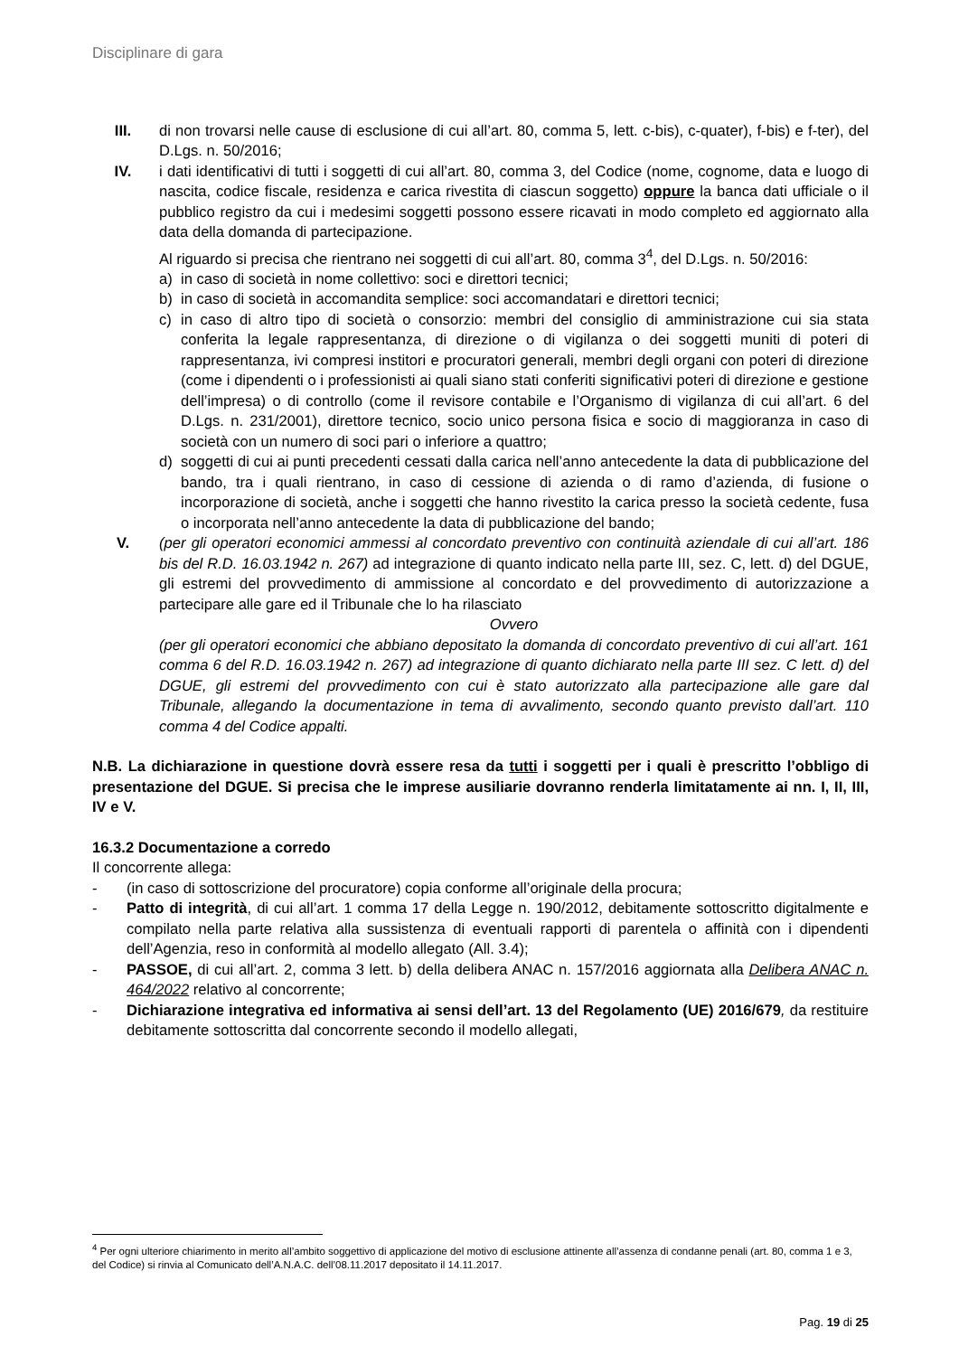Disciplinare di gara
III. di non trovarsi nelle cause di esclusione di cui all’art. 80, comma 5, lett. c-bis), c-quater), f-bis) e f-ter), del D.Lgs. n. 50/2016;
IV. i dati identificativi di tutti i soggetti di cui all’art. 80, comma 3, del Codice (nome, cognome, data e luogo di nascita, codice fiscale, residenza e carica rivestita di ciascun soggetto) oppure la banca dati ufficiale o il pubblico registro da cui i medesimi soggetti possono essere ricavati in modo completo ed aggiornato alla data della domanda di partecipazione.
Al riguardo si precisa che rientrano nei soggetti di cui all’art. 80, comma 3<sup>4</sup>, del D.Lgs. n. 50/2016:
a) in caso di società in nome collettivo: soci e direttori tecnici;
b) in caso di società in accomandita semplice: soci accomandatari e direttori tecnici;
c) in caso di altro tipo di società o consorzio: membri del consiglio di amministrazione cui sia stata conferita la legale rappresentanza, di direzione o di vigilanza o dei soggetti muniti di poteri di rappresentanza, ivi compresi institori e procuratori generali, membri degli organi con poteri di direzione (come i dipendenti o i professionisti ai quali siano stati conferiti significativi poteri di direzione e gestione dell’impresa) o di controllo (come il revisore contabile e l’Organismo di vigilanza di cui all’art. 6 del D.Lgs. n. 231/2001), direttore tecnico, socio unico persona fisica e socio di maggioranza in caso di società con un numero di soci pari o inferiore a quattro;
d) soggetti di cui ai punti precedenti cessati dalla carica nell’anno antecedente la data di pubblicazione del bando, tra i quali rientrano, in caso di cessione di azienda o di ramo d’azienda, di fusione o incorporazione di società, anche i soggetti che hanno rivestito la carica presso la società cedente, fusa o incorporata nell’anno antecedente la data di pubblicazione del bando;
V. (per gli operatori economici ammessi al concordato preventivo con continuità aziendale di cui all’art. 186 bis del R.D. 16.03.1942 n. 267) ad integrazione di quanto indicato nella parte III, sez. C, lett. d) del DGUE, gli estremi del provvedimento di ammissione al concordato e del provvedimento di autorizzazione a partecipare alle gare ed il Tribunale che lo ha rilasciato
Ovvero
(per gli operatori economici che abbiano depositato la domanda di concordato preventivo di cui all’art. 161 comma 6 del R.D. 16.03.1942 n. 267) ad integrazione di quanto dichiarato nella parte III sez. C lett. d) del DGUE, gli estremi del provvedimento con cui è stato autorizzato alla partecipazione alle gare dal Tribunale, allegando la documentazione in tema di avvalimento, secondo quanto previsto dall’art. 110 comma 4 del Codice appalti.
N.B. La dichiarazione in questione dovrà essere resa da tutti i soggetti per i quali è prescritto l’obbligo di presentazione del DGUE. Si precisa che le imprese ausiliarie dovranno renderla limitatamente ai nn. I, II, III, IV e V.
16.3.2 Documentazione a corredo
Il concorrente allega:
- (in caso di sottoscrizione del procuratore) copia conforme all’originale della procura;
- Patto di integrità, di cui all’art. 1 comma 17 della Legge n. 190/2012, debitamente sottoscritto digitalmente e compilato nella parte relativa alla sussistenza di eventuali rapporti di parentela o affinità con i dipendenti dell’Agenzia, reso in conformità al modello allegato (All. 3.4);
- PASSOE, di cui all’art. 2, comma 3 lett. b) della delibera ANAC n. 157/2016 aggiornata alla Delibera ANAC n. 464/2022 relativo al concorrente;
- Dichiarazione integrativa ed informativa ai sensi dell’art. 13 del Regolamento (UE) 2016/679, da restituire debitamente sottoscritta dal concorrente secondo il modello allegati,
<sup>4</sup> Per ogni ulteriore chiarimento in merito all’ambito soggettivo di applicazione del motivo di esclusione attinente all’assenza di condanne penali (art. 80, comma 1 e 3, del Codice) si rinvia al Comunicato dell’A.N.A.C. dell’08.11.2017 depositato il 14.11.2017.
Pag. 19 di 25